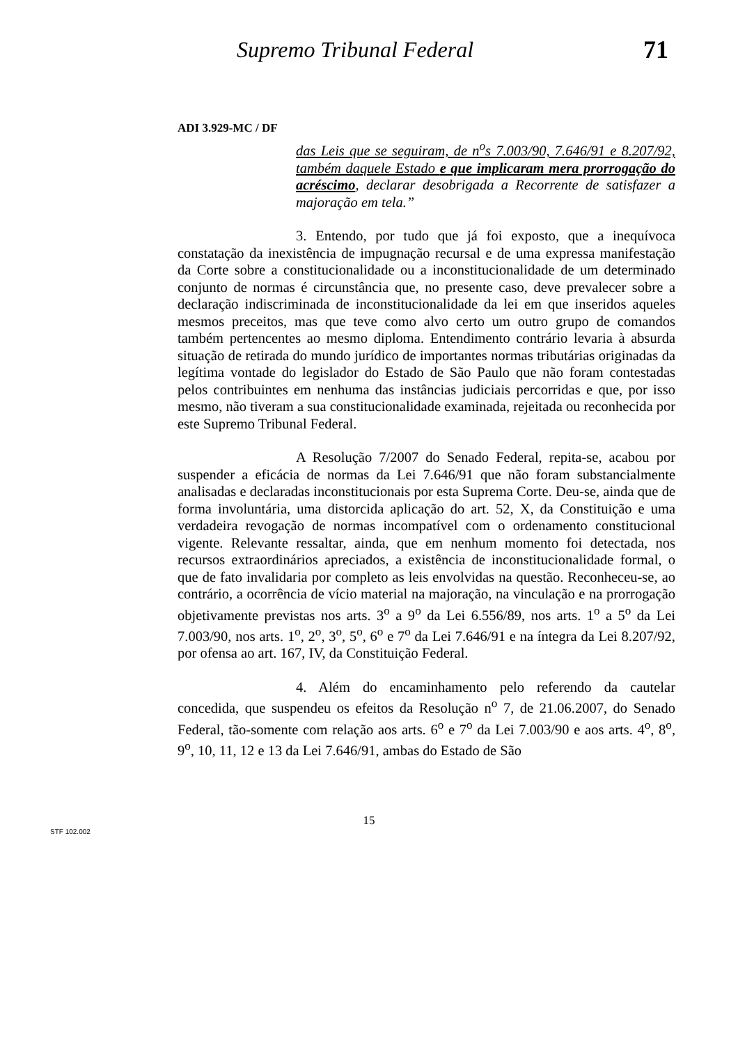Supremo Tribunal Federal 71
ADI 3.929-MC / DF
das Leis que se seguiram, de n<sup>o</sup>s 7.003/90, 7.646/91 e 8.207/92, também daquele Estado e que implicaram mera prorrogação do acréscimo, declarar desobrigada a Recorrente de satisfazer a majoração em tela.”
3. Entendo, por tudo que já foi exposto, que a inequívoca constatação da inexistência de impugnação recursal e de uma expressa manifestação da Corte sobre a constitucionalidade ou a inconstitucionalidade de um determinado conjunto de normas é circunstância que, no presente caso, deve prevalecer sobre a declaração indiscriminada de inconstitucionalidade da lei em que inseridos aqueles mesmos preceitos, mas que teve como alvo certo um outro grupo de comandos também pertencentes ao mesmo diploma. Entendimento contrário levaria à absurda situação de retirada do mundo jurídico de importantes normas tributárias originadas da legítima vontade do legislador do Estado de São Paulo que não foram contestadas pelos contribuintes em nenhuma das instâncias judiciais percorridas e que, por isso mesmo, não tiveram a sua constitucionalidade examinada, rejeitada ou reconhecida por este Supremo Tribunal Federal.
A Resolução 7/2007 do Senado Federal, repita-se, acabou por suspender a eficácia de normas da Lei 7.646/91 que não foram substancialmente analisadas e declaradas inconstitucionais por esta Suprema Corte. Deu-se, ainda que de forma involuntária, uma distorcida aplicação do art. 52, X, da Constituição e uma verdadeira revogação de normas incompatível com o ordenamento constitucional vigente. Relevante ressaltar, ainda, que em nenhum momento foi detectada, nos recursos extraordinários apreciados, a existência de inconstitucionalidade formal, o que de fato invalidaria por completo as leis envolvidas na questão. Reconheceu-se, ao contrário, a ocorrência de vício material na majoração, na vinculação e na prorrogação objetivamente previstas nos arts. 3<sup>o</sup> a 9<sup>o</sup> da Lei 6.556/89, nos arts. 1<sup>o</sup> a 5<sup>o</sup> da Lei 7.003/90, nos arts. 1<sup>o</sup>, 2<sup>o</sup>, 3<sup>o</sup>, 5<sup>o</sup>, 6<sup>o</sup> e 7<sup>o</sup> da Lei 7.646/91 e na íntegra da Lei 8.207/92, por ofensa ao art. 167, IV, da Constituição Federal.
4. Além do encaminhamento pelo referendo da cautelar concedida, que suspendeu os efeitos da Resolução n<sup>o</sup> 7, de 21.06.2007, do Senado Federal, tão-somente com relação aos arts. 6<sup>o</sup> e 7<sup>o</sup> da Lei 7.003/90 e aos arts. 4<sup>o</sup>, 8<sup>o</sup>, 9<sup>o</sup>, 10, 11, 12 e 13 da Lei 7.646/91, ambas do Estado de São
15
STF 102.002